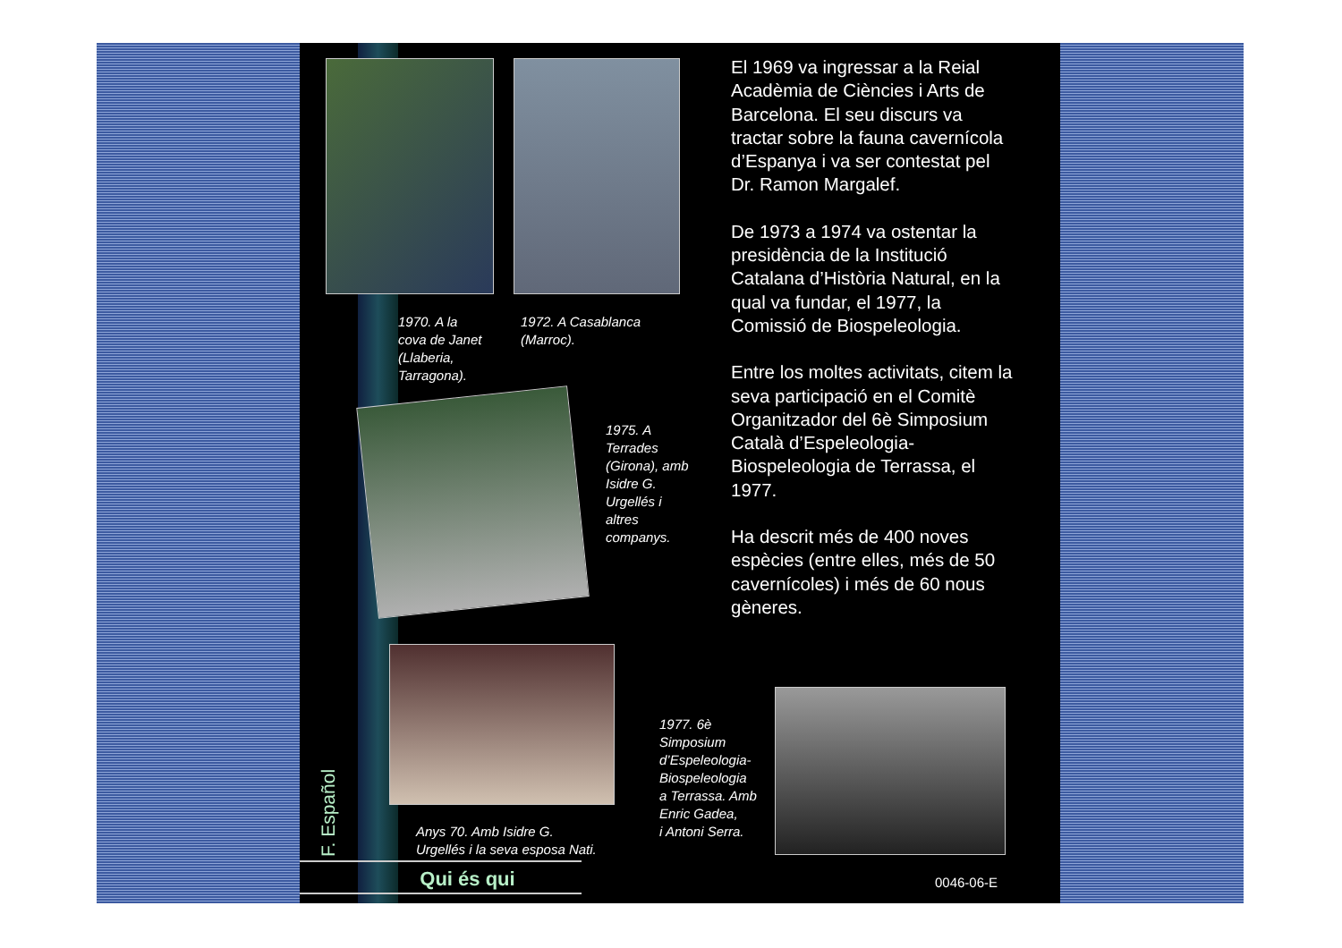1970. A la
cova de Janet
(Llaberia,
Tarragona).
1972. A Casablanca
(Marroc).
1975. A
Terrades
(Girona), amb
Isidre G.
Urgellés i
altres
companys.
Anys 70. Amb Isidre G.
Urgellés i la seva esposa Nati.
1977. 6è
Simposium
d’Espeleologia-
Biospeleologia
a Terrassa. Amb
Enric Gadea,
i Antoni Serra.
El 1969 va ingressar a la Reial Acadèmia de Ciències i Arts de Barcelona. El seu discurs va tractar sobre la fauna cavernícola d’Espanya i va ser contestat pel Dr. Ramon Margalef.
De 1973 a 1974 va ostentar la presidència de la Institució Catalana d’Història Natural, en la qual va fundar, el 1977, la Comissió de Biospeleologia.
Entre los moltes activitats, citem la seva participació en el Comitè Organitzador del 6è Simposium Català d’Espeleologia-Biospeleologia de Terrassa, el 1977.
Ha descrit més de 400 noves espècies (entre elles, més de 50 cavernícoles) i més de 60 nous gèneres.
F. Español
Qui és qui 0046-06-E